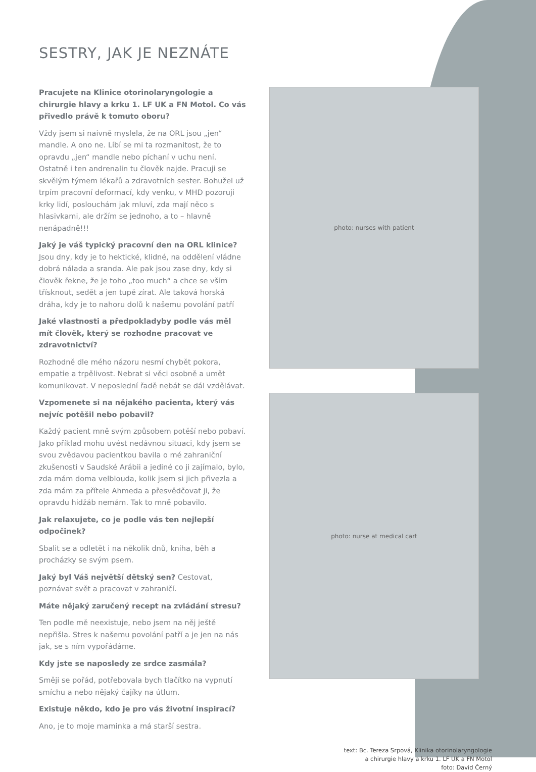SESTRY, JAK JE NEZNÁTE
Pracujete na Klinice otorinolaryngologie a chirurgie hlavy a krku 1. LF UK a FN Motol. Co vás přivedlo právě k tomuto oboru?
Vždy jsem si naivně myslela, že na ORL jsou „jen“ mandle. A ono ne. Líbí se mi ta rozmanitost, že to opravdu „jen“ mandle nebo píchaní v uchu není. Ostatně i ten andrenalin tu člověk najde. Pracuji se skvělým týmem lékařů a zdravotních sester. Bohužel už trpím pracovní deformací, kdy venku, v MHD pozoruji krky lidí, poslouchám jak mluví, zda mají něco s hlasivkami, ale držím se jednoho, a to – hlavně nenápadně!!!
Jaký je váš typický pracovní den na ORL klinice? Jsou dny, kdy je to hektické, klidné, na oddělení vládne dobrá nálada a sranda. Ale pak jsou zase dny, kdy si člověk řekne, že je toho „too much“ a chce se vším třísknout, sedět a jen tupě zírat. Ale taková horská dráha, kdy je to nahoru dolů k našemu povolání patří
Jaké vlastnosti a předpokladyby podle vás měl mít člověk, který se rozhodne pracovat ve zdravotnictví?
Rozhodně dle mého názoru nesmí chybět pokora, empatie a trpělivost. Nebrat si věci osobně a umět komunikovat. V neposlední řadě nebát se dál vzdělávat.
Vzpomenete si na nějakého pacienta, který vás nejvíc potěšil nebo pobavil?
Každý pacient mně svým způsobem potěší nebo pobaví. Jako příklad mohu uvést nedávnou situaci, kdy jsem se svou zvědavou pacientkou bavila o mé zahraniční zkušenosti v Saudské Arábii a jediné co ji zajímalo, bylo, zda mám doma velblouda, kolik jsem si jich přivezla a zda mám za přítele Ahmeda a přesvědčovat ji, že opravdu hidžáb nemám. Tak to mně pobavilo.
Jak relaxujete, co je podle vás ten nejlepší odpočinek?
Sbalit se a odletět i na několik dnů, kniha, běh a procházky se svým psem.
Jaký byl Váš největší dětský sen? Cestovat, poznávat svět a pracovat v zahraničí.
Máte nějaký zaručený recept na zvládání stresu?
Ten podle mě neexistuje, nebo jsem na něj ještě nepřišla. Stres k našemu povolání patří a je jen na nás jak, se s ním vypořádáme.
Kdy jste se naposledy ze srdce zasmála?
Směji se pořád, potřebovala bych tlačítko na vypnutí smíchu a nebo nějaký čajíky na útlum.
Existuje někdo, kdo je pro vás životní inspirací?
Ano, je to moje maminka a má starší sestra.
photo: nurses with patient
photo: nurse at medical cart
text: Bc. Tereza Srpová, Klinika otorinolaryngologie
a chirurgie hlavy a krku 1. LF UK a FN Motol
foto: David Černý